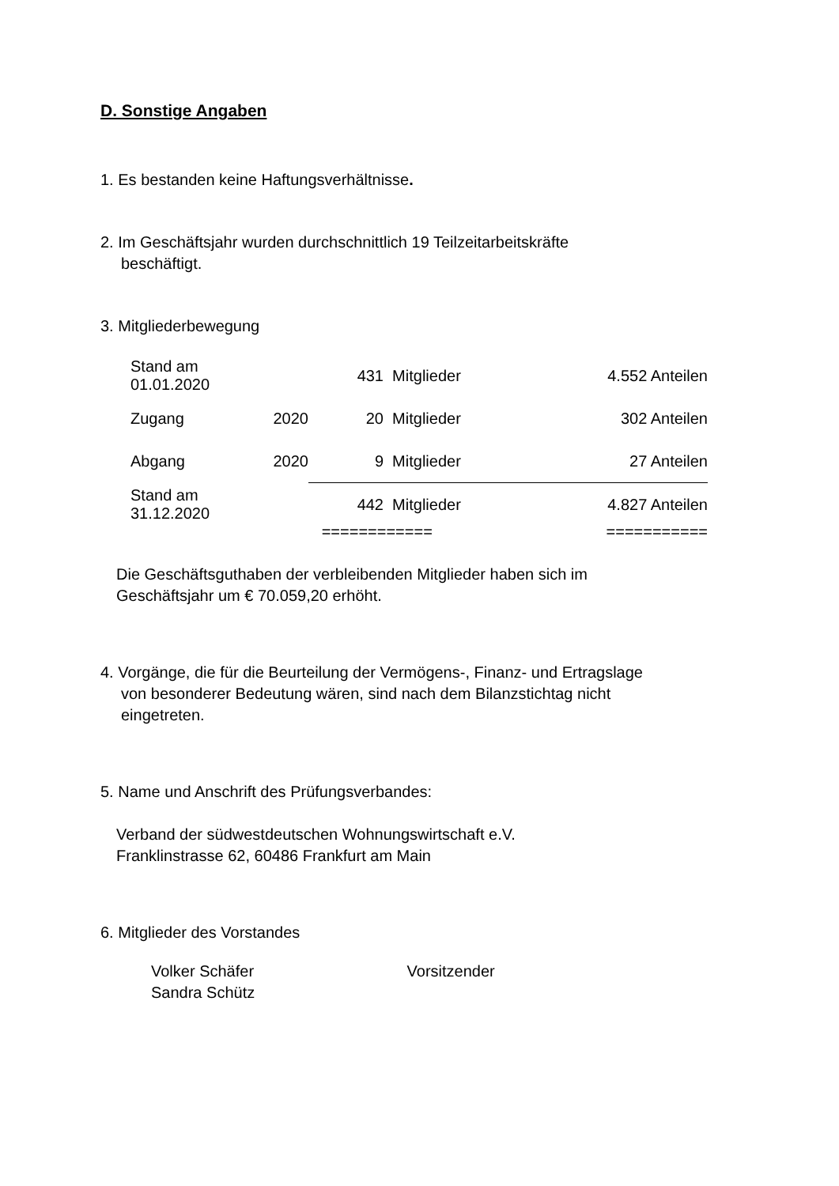D. Sonstige Angaben
1. Es bestanden keine Haftungsverhältnisse.
2. Im Geschäftsjahr wurden durchschnittlich 19 Teilzeitarbeitskräfte
beschäftigt.
3. Mitgliederbewegung
| Stand am 01.01.2020 | | 431 | Mitglieder | 4.552 Anteilen |
| Zugang | 2020 | 20 | Mitglieder | 302 Anteilen |
| Abgang | 2020 | 9 | Mitglieder | 27 Anteilen |
| Stand am 31.12.2020 | | 442 | Mitglieder | 4.827 Anteilen |
| | | ============ | | =========== |
Die Geschäftsguthaben der verbleibenden Mitglieder haben sich im
Geschäftsjahr um € 70.059,20 erhöht.
4. Vorgänge, die für die Beurteilung der Vermögens-, Finanz- und Ertragslage
von besonderer Bedeutung wären, sind nach dem Bilanzstichtag nicht
eingetreten.
5. Name und Anschrift des Prüfungsverbandes:
Verband der südwestdeutschen Wohnungswirtschaft e.V.
Franklinstrasse 62, 60486 Frankfurt am Main
6. Mitglieder des Vorstandes
Volker Schäfer Vorsitzender
Sandra Schütz